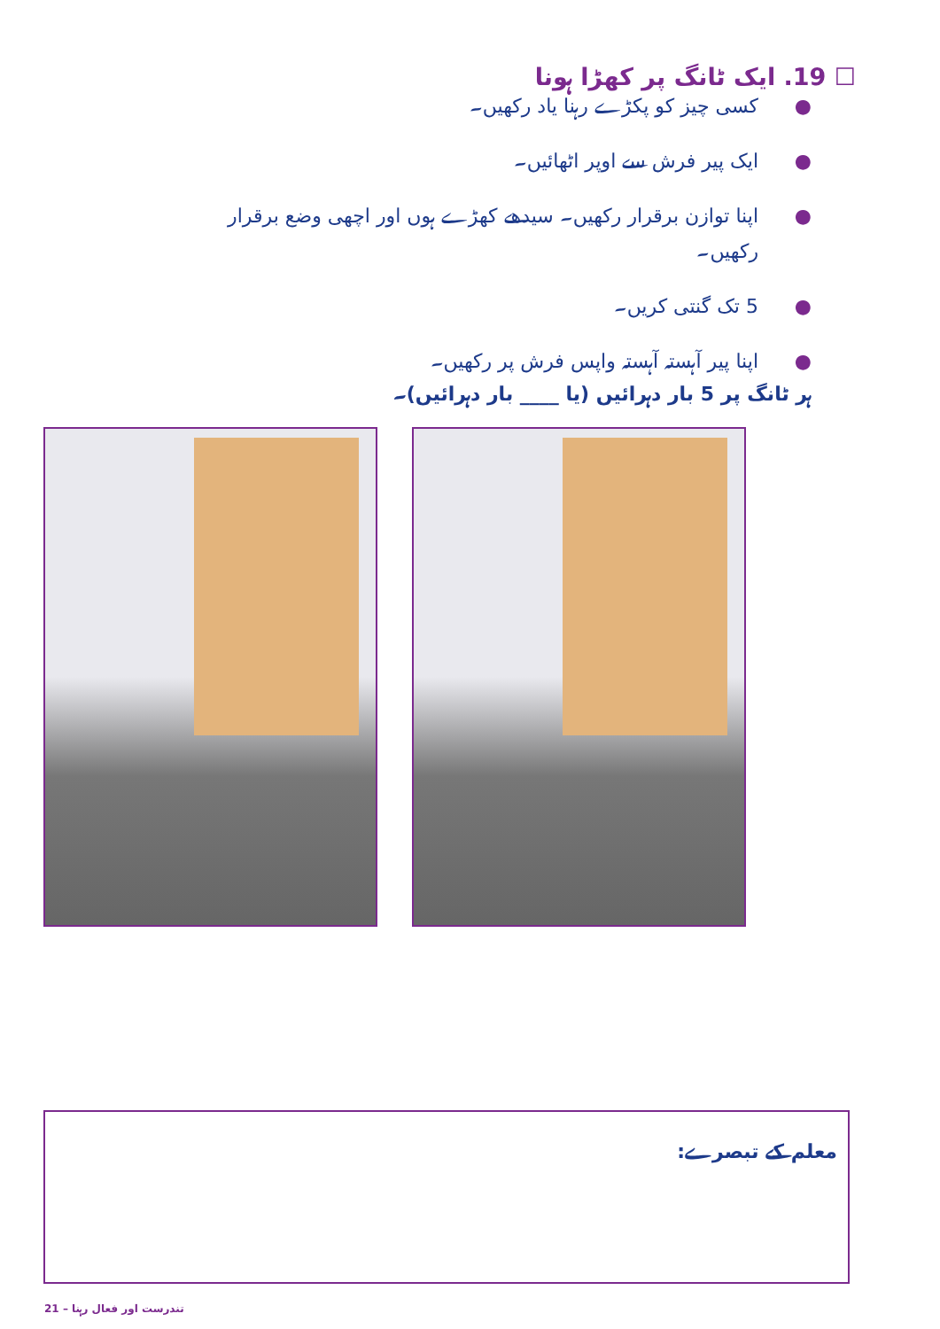☐ 19. ایک ٹانگ پر کھڑا ہونا
● کسی چیز کو پکڑے رہنا یاد رکھیں۔
● ایک پیر فرش سے اوپر اٹھائیں۔
● اپنا توازن برقرار رکھیں۔ سیدھے کھڑے ہوں اور اچھی وضع برقرار رکھیں۔
● 5 تک گنتی کریں۔
● اپنا پیر آہستہ آہستہ واپس فرش پر رکھیں۔
ہر ٹانگ پر 5 بار دہرائیں (یا ____ بار دہرائیں)۔
معلم کے تبصرے:
21 – تندرست اور فعال رہنا